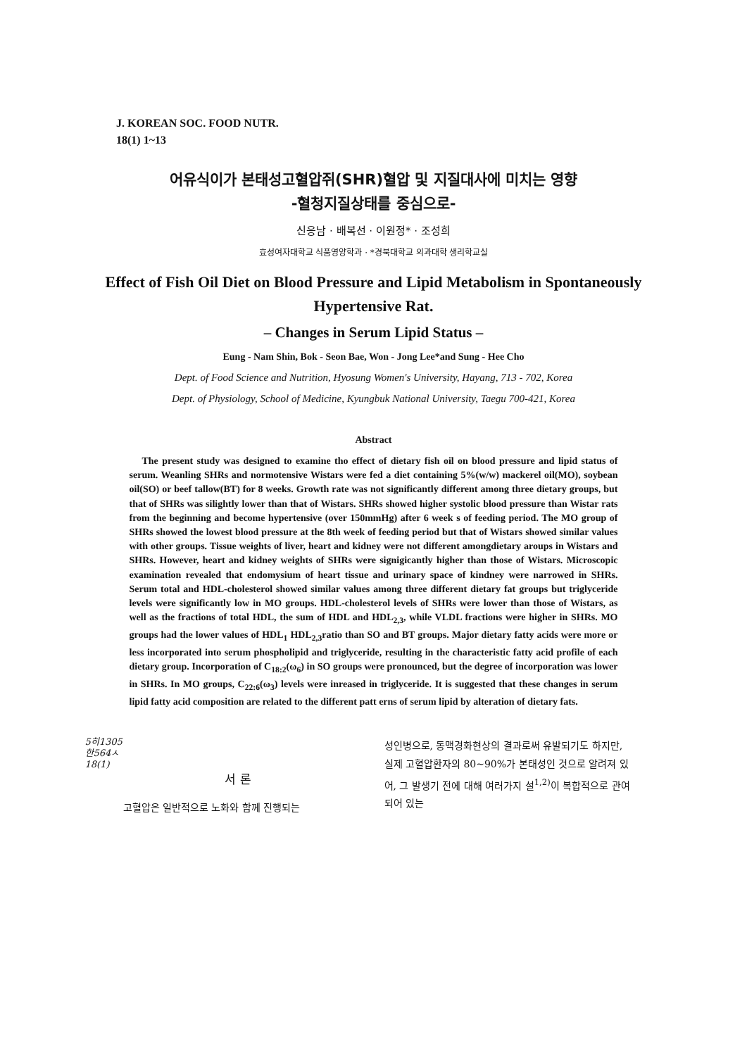J. KOREAN SOC. FOOD NUTR.
18(1) 1~13
어유식이가 본태성고혈압쥐(SHR)혈압 및 지질대사에 미치는 영향
-혈청지질상태를 중심으로-
신응남 · 배복선 · 이원정* · 조성희
효성여자대학교 식품영양학과 · *경북대학교 의과대학 생리학교실
Effect of Fish Oil Diet on Blood Pressure and Lipid Metabolism in Spontaneously
Hypertensive Rat.
– Changes in Serum Lipid Status –
Eung - Nam Shin, Bok - Seon Bae, Won - Jong Lee*and Sung - Hee Cho
Dept. of Food Science and Nutrition, Hyosung Women's University, Hayang, 713 - 702, Korea
Dept. of Physiology, School of Medicine, Kyungbuk National University, Taegu 700-421, Korea
Abstract
The present study was designed to examine tho effect of dietary fish oil on blood pressure and lipid status of serum. Weanling SHRs and normotensive Wistars were fed a diet containing 5%(w/w) mackerel oil(MO), soybean oil(SO) or beef tallow(BT) for 8 weeks. Growth rate was not significantly different among three dietary groups, but that of SHRs was silightly lower than that of Wistars. SHRs showed higher systolic blood pressure than Wistar rats from the beginning and become hypertensive (over 150mmHg) after 6 week s of feeding period. The MO group of SHRs showed the lowest blood pressure at the 8th week of feeding period but that of Wistars showed similar values with other groups. Tissue weights of liver, heart and kidney were not different amongdietary aroups in Wistars and SHRs. However, heart and kidney weights of SHRs were signigicantly higher than those of Wistars. Microscopic examination revealed that endomysium of heart tissue and urinary space of kindney were narrowed in SHRs. Serum total and HDL-cholesterol showed similar values among three different dietary fat groups but triglyceride levels were significantly low in MO groups. HDL-cholesterol levels of SHRs were lower than those of Wistars, as well as the fractions of total HDL, the sum of HDL and HDL<sub>2,3</sub>, while VLDL fractions were higher in SHRs. MO groups had the lower values of HDL<sub>1</sub> HDL<sub>2,3</sub>ratio than SO and BT groups. Major dietary fatty acids were more or less incorporated into serum phospholipid and triglyceride, resulting in the characteristic fatty acid profile of each dietary group. Incorporation of C<sub>18:2</sub>(ω<sub>6</sub>) in SO groups were pronounced, but the degree of incorporation was lower in SHRs. In MO groups, C<sub>22:6</sub>(ω<sub>3</sub>) levels were inreased in triglyceride. It is suggested that these changes in serum lipid fatty acid composition are related to the different patt erns of serum lipid by alteration of dietary fats.
5히1305
한564ㅅ
18(1)
서 론
고혈압은 일반적으로 노화와 함께 진행되는
성인병으로, 동맥경화현상의 결과로써 유발되기도 하지만, 실제 고혈압환자의 80~90%가 본태성인 것으로 알려져 있어, 그 발생기 전에 대해 여러가지 설<sup>1,2)</sup>이 복합적으로 관여되어 있는